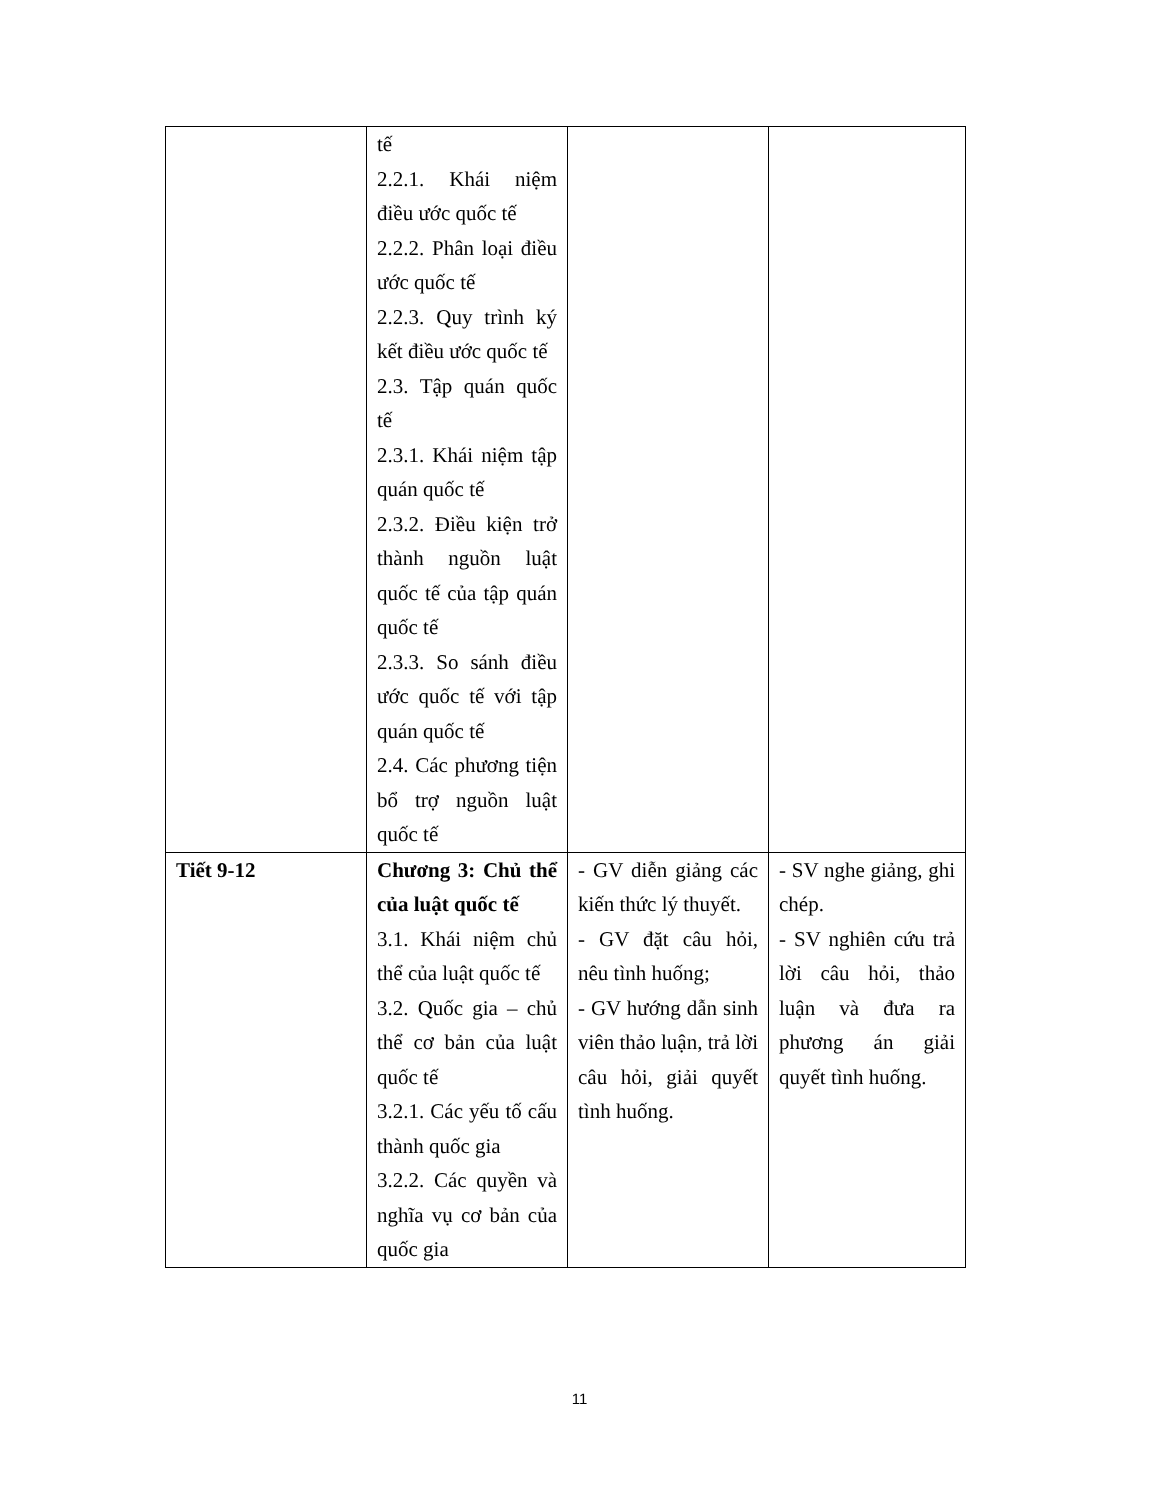| | tế 2.2.1. Khái niệm điều ước quốc tế 2.2.2. Phân loại điều ước quốc tế 2.2.3. Quy trình ký kết điều ước quốc tế 2.3. Tập quán quốc tế 2.3.1. Khái niệm tập quán quốc tế 2.3.2. Điều kiện trở thành nguồn luật quốc tế của tập quán quốc tế 2.3.3. So sánh điều ước quốc tế với tập quán quốc tế 2.4. Các phương tiện bổ trợ nguồn luật quốc tế | | |
| Tiết 9-12 | Chương 3: Chủ thể của luật quốc tế 3.1. Khái niệm chủ thể của luật quốc tế 3.2. Quốc gia – chủ thể cơ bản của luật quốc tế 3.2.1. Các yếu tố cấu thành quốc gia 3.2.2. Các quyền và nghĩa vụ cơ bản của quốc gia | - GV diễn giảng các kiến thức lý thuyết. - GV đặt câu hỏi, nêu tình huống; - GV hướng dẫn sinh viên thảo luận, trả lời câu hỏi, giải quyết tình huống. | - SV nghe giảng, ghi chép. - SV nghiên cứu trả lời câu hỏi, thảo luận và đưa ra phương án giải quyết tình huống. |
11